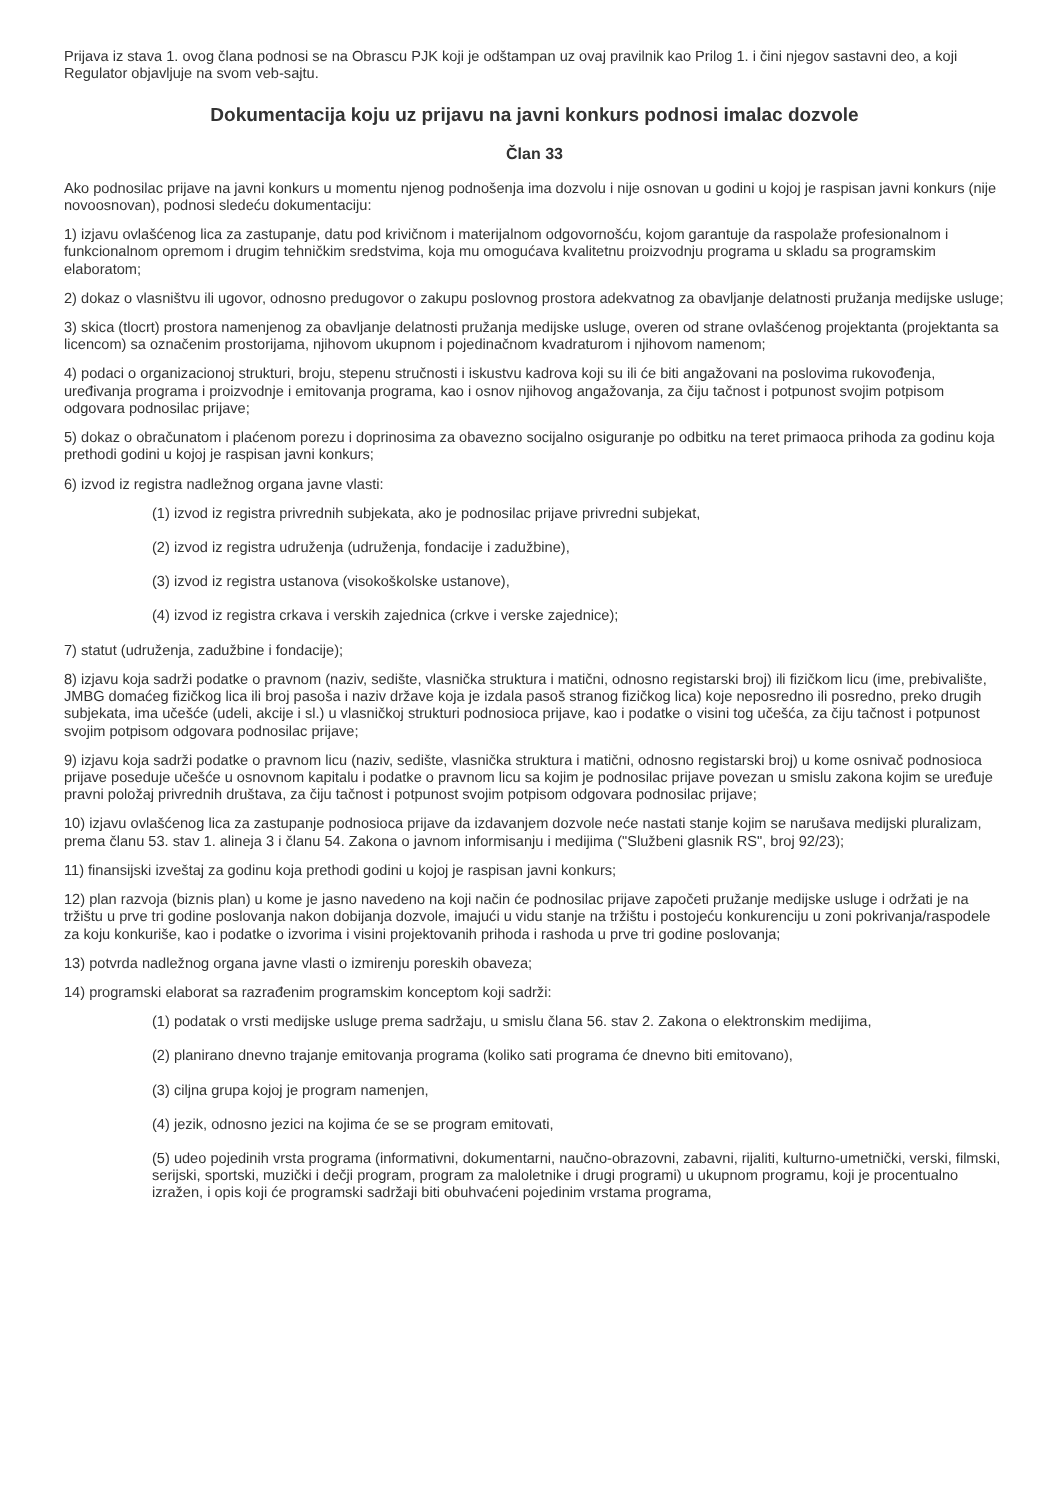Prijava iz stava 1. ovog člana podnosi se na Obrascu PJK koji je odštampan uz ovaj pravilnik kao Prilog 1. i čini njegov sastavni deo, a koji Regulator objavljuje na svom veb-sajtu.
Dokumentacija koju uz prijavu na javni konkurs podnosi imalac dozvole
Član 33
Ako podnosilac prijave na javni konkurs u momentu njenog podnošenja ima dozvolu i nije osnovan u godini u kojoj je raspisan javni konkurs (nije novoosnovan), podnosi sledeću dokumentaciju:
1) izjavu ovlašćenog lica za zastupanje, datu pod krivičnom i materijalnom odgovornošću, kojom garantuje da raspolaže profesionalnom i funkcionalnom opremom i drugim tehničkim sredstvima, koja mu omogućava kvalitetnu proizvodnju programa u skladu sa programskim elaboratom;
2) dokaz o vlasništvu ili ugovor, odnosno predugovor o zakupu poslovnog prostora adekvatnog za obavljanje delatnosti pružanja medijske usluge;
3) skica (tlocrt) prostora namenjenog za obavljanje delatnosti pružanja medijske usluge, overen od strane ovlašćenog projektanta (projektanta sa licencom) sa označenim prostorijama, njihovom ukupnom i pojedinačnom kvadraturom i njihovom namenom;
4) podaci o organizacionoj strukturi, broju, stepenu stručnosti i iskustvu kadrova koji su ili će biti angažovani na poslovima rukovođenja, uređivanja programa i proizvodnje i emitovanja programa, kao i osnov njihovog angažovanja, za čiju tačnost i potpunost svojim potpisom odgovara podnosilac prijave;
5) dokaz o obračunatom i plaćenom porezu i doprinosima za obavezno socijalno osiguranje po odbitku na teret primaoca prihoda za godinu koja prethodi godini u kojoj je raspisan javni konkurs;
6) izvod iz registra nadležnog organa javne vlasti:
(1) izvod iz registra privrednih subjekata, ako je podnosilac prijave privredni subjekat,
(2) izvod iz registra udruženja (udruženja, fondacije i zadužbine),
(3) izvod iz registra ustanova (visokoškolske ustanove),
(4) izvod iz registra crkava i verskih zajednica (crkve i verske zajednice);
7) statut (udruženja, zadužbine i fondacije);
8) izjavu koja sadrži podatke o pravnom (naziv, sedište, vlasnička struktura i matični, odnosno registarski broj) ili fizičkom licu (ime, prebivalište, JMBG domaćeg fizičkog lica ili broj pasoša i naziv države koja je izdala pasoš stranog fizičkog lica) koje neposredno ili posredno, preko drugih subjekata, ima učešće (udeli, akcije i sl.) u vlasničkoj strukturi podnosioca prijave, kao i podatke o visini tog učešća, za čiju tačnost i potpunost svojim potpisom odgovara podnosilac prijave;
9) izjavu koja sadrži podatke o pravnom licu (naziv, sedište, vlasnička struktura i matični, odnosno registarski broj) u kome osnivač podnosioca prijave poseduje učešće u osnovnom kapitalu i podatke o pravnom licu sa kojim je podnosilac prijave povezan u smislu zakona kojim se uređuje pravni položaj privrednih društava, za čiju tačnost i potpunost svojim potpisom odgovara podnosilac prijave;
10) izjavu ovlašćenog lica za zastupanje podnosioca prijave da izdavanjem dozvole neće nastati stanje kojim se narušava medijski pluralizam, prema članu 53. stav 1. alineja 3 i članu 54. Zakona o javnom informisanju i medijima ("Službeni glasnik RS", broj 92/23);
11) finansijski izveštaj za godinu koja prethodi godini u kojoj je raspisan javni konkurs;
12) plan razvoja (biznis plan) u kome je jasno navedeno na koji način će podnosilac prijave započeti pružanje medijske usluge i održati je na tržištu u prve tri godine poslovanja nakon dobijanja dozvole, imajući u vidu stanje na tržištu i postojeću konkurenciju u zoni pokrivanja/raspodele za koju konkuriše, kao i podatke o izvorima i visini projektovanih prihoda i rashoda u prve tri godine poslovanja;
13) potvrda nadležnog organa javne vlasti o izmirenju poreskih obaveza;
14) programski elaborat sa razrađenim programskim konceptom koji sadrži:
(1) podatak o vrsti medijske usluge prema sadržaju, u smislu člana 56. stav 2. Zakona o elektronskim medijima,
(2) planirano dnevno trajanje emitovanja programa (koliko sati programa će dnevno biti emitovano),
(3) ciljna grupa kojoj je program namenjen,
(4) jezik, odnosno jezici na kojima će se se program emitovati,
(5) udeo pojedinih vrsta programa (informativni, dokumentarni, naučno-obrazovni, zabavni, rijaliti, kulturno-umetnički, verski, filmski, serijski, sportski, muzički i dečji program, program za maloletnike i drugi programi) u ukupnom programu, koji je procentualno izražen, i opis koji će programski sadržaji biti obuhvaćeni pojedinim vrstama programa,